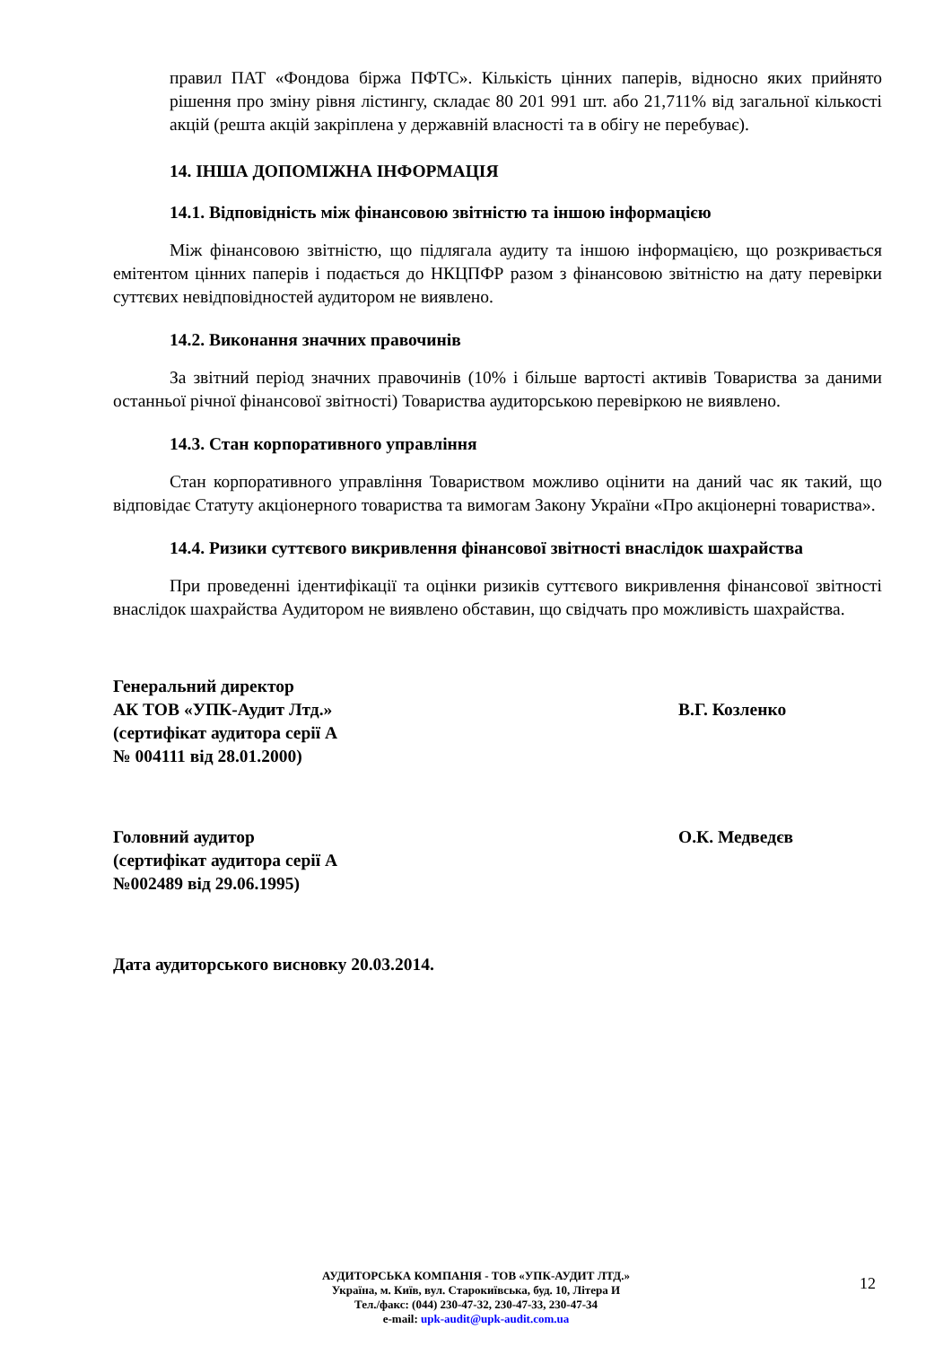правил ПАТ «Фондова біржа ПФТС». Кількість цінних паперів, відносно яких прийнято рішення про зміну рівня лістингу, складає 80 201 991 шт. або 21,711% від загальної кількості акцій (решта акцій закріплена у державній власності та в обігу не перебуває).
14. ІНША ДОПОМІЖНА ІНФОРМАЦІЯ
14.1. Відповідність між фінансовою звітністю та іншою інформацією
Між фінансовою звітністю, що підлягала аудиту та іншою інформацією, що розкривається емітентом цінних паперів і подається до НКЦПФР разом з фінансовою звітністю на дату перевірки суттєвих невідповідностей аудитором не виявлено.
14.2. Виконання значних правочинів
За звітний період значних правочинів (10% і більше вартості активів Товариства за даними останньої річної фінансової звітності) Товариства аудиторською перевіркою не виявлено.
14.3. Стан корпоративного управління
Стан корпоративного управління Товариством можливо оцінити на даний час як такий, що відповідає Статуту акціонерного товариства та вимогам Закону України «Про акціонерні товариства».
14.4. Ризики суттєвого викривлення фінансової звітності внаслідок шахрайства
При проведенні ідентифікації та оцінки ризиків суттєвого викривлення фінансової звітності внаслідок шахрайства Аудитором не виявлено обставин, що свідчать про можливість шахрайства.
Генеральний директор
АК ТОВ «УПК-Аудит Лтд.»
(сертифікат аудитора серії А
№ 004111 від 28.01.2000)
В.Г. Козленко
Головний аудитор
(сертифікат аудитора серії А
№002489 від 29.06.1995)
О.К. Медведєв
Дата аудиторського висновку 20.03.2014.
АУДИТОРСЬКА КОМПАНІЯ - ТОВ «УПК-АУДИТ ЛТД.»
Україна, м. Київ, вул. Старокиївська, буд. 10, Літера И
Тел./факс: (044) 230-47-32, 230-47-33, 230-47-34
e-mail: upk-audit@upk-audit.com.ua
12